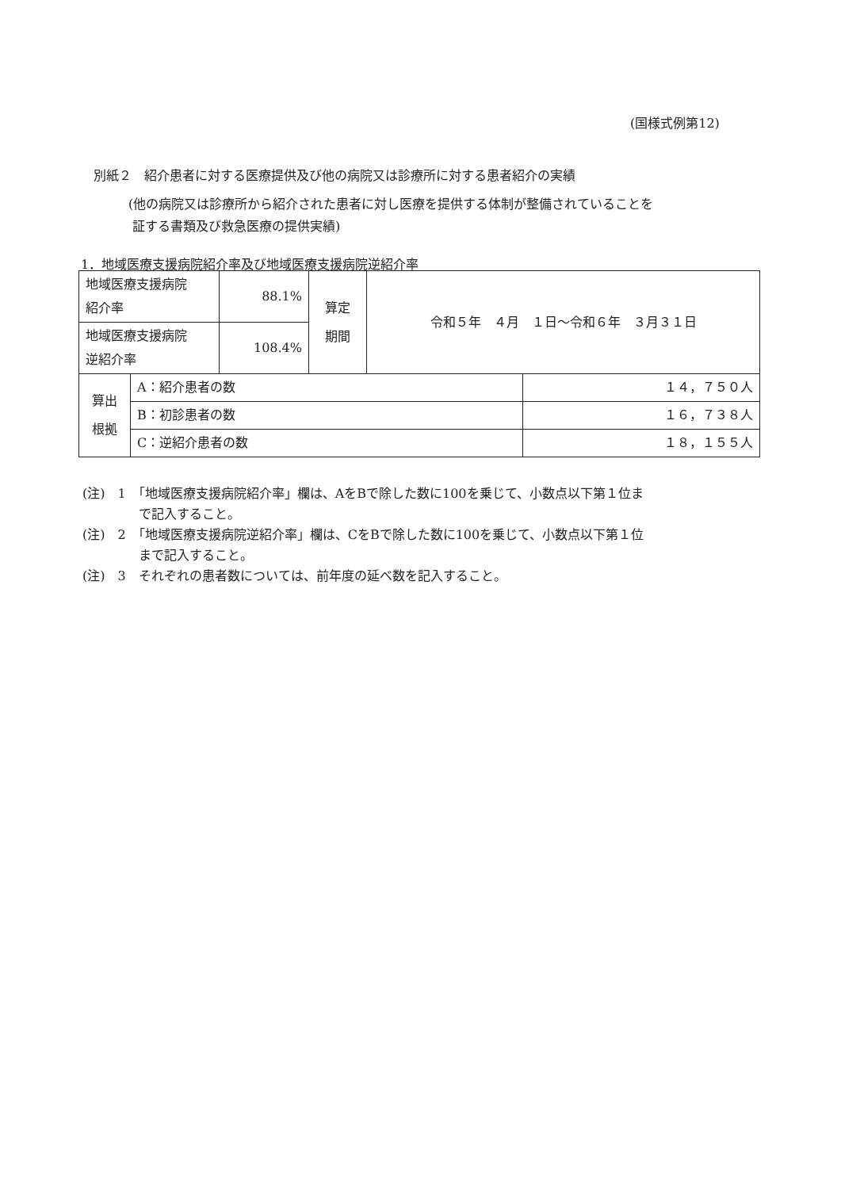(国様式例第12)
別紙２　紹介患者に対する医療提供及び他の病院又は診療所に対する患者紹介の実績
(他の病院又は診療所から紹介された患者に対し医療を提供する体制が整備されていることを
証する書類及び救急医療の提供実績)
1．地域医療支援病院紹介率及び地域医療支援病院逆紹介率
| 地域医療支援病院 紹介率 | 88.1% | 算定 期間 | 令和５年 ４月 １日～令和６年 ３月３１日 |
| 地域医療支援病院 逆紹介率 | 108.4% | | |
| 算出 根拠 | A：紹介患者の数 | １４，７５０人 |
| | B：初診患者の数 | １６，７３８人 |
| | C：逆紹介患者の数 | １８，１５５人 |
(注)　1　「地域医療支援病院紹介率」欄は、AをBで除した数に100を乗じて、小数点以下第１位ま
で記入すること。
(注)　2　「地域医療支援病院逆紹介率」欄は、CをBで除した数に100を乗じて、小数点以下第１位
まで記入すること。
(注)　3　それぞれの患者数については、前年度の延べ数を記入すること。